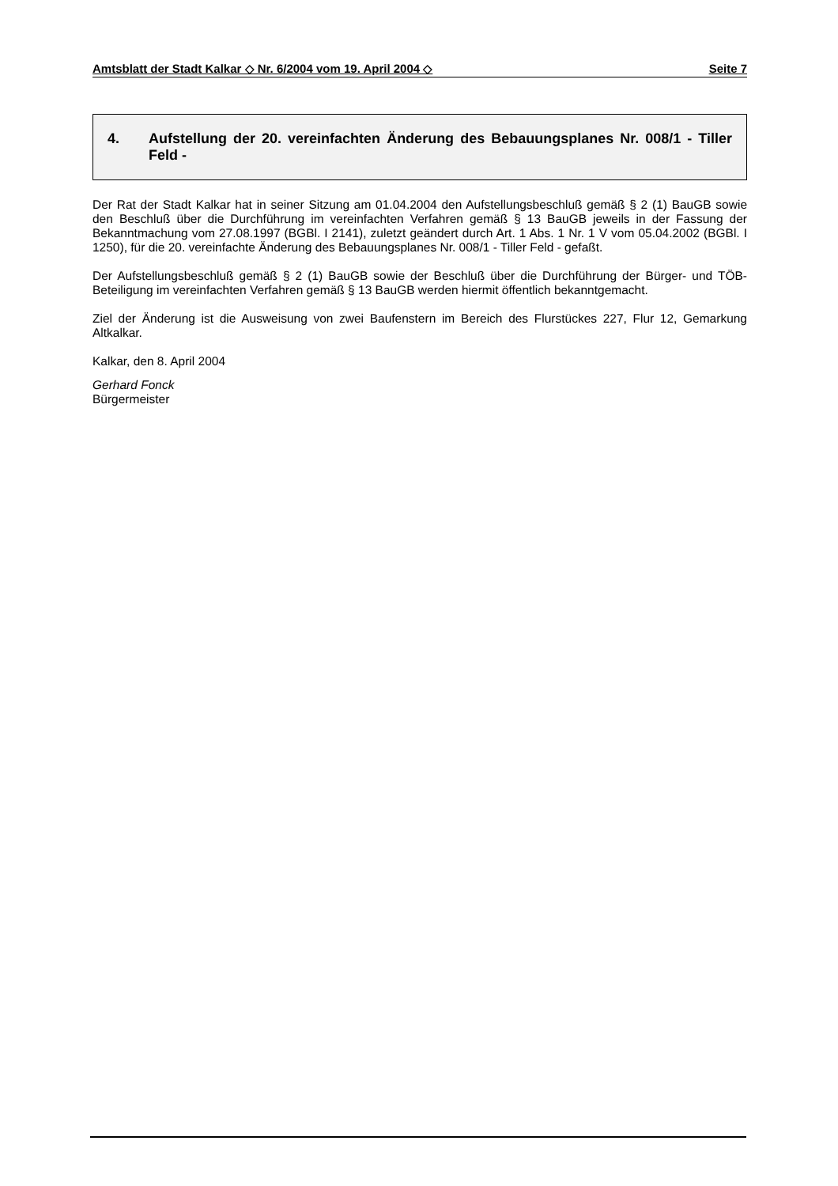Amtsblatt der Stadt Kalkar ◇ Nr. 6/2004 vom 19. April 2004 ◇ Seite 7
4. Aufstellung der 20. vereinfachten Änderung des Bebauungsplanes Nr. 008/1 - Tiller Feld -
Der Rat der Stadt Kalkar hat in seiner Sitzung am 01.04.2004 den Aufstellungsbeschluß gemäß § 2 (1) BauGB sowie den Beschluß über die Durchführung im vereinfachten Verfahren gemäß § 13 BauGB jeweils in der Fassung der Bekanntmachung vom 27.08.1997 (BGBl. I 2141), zuletzt geändert durch Art. 1 Abs. 1 Nr. 1 V vom 05.04.2002 (BGBl. I 1250), für die 20. vereinfachte Änderung des Bebauungsplanes Nr. 008/1 - Tiller Feld - gefaßt.
Der Aufstellungsbeschluß gemäß § 2 (1) BauGB sowie der Beschluß über die Durchführung der Bürger- und TÖB-Beteiligung im vereinfachten Verfahren gemäß § 13 BauGB werden hiermit öffentlich bekanntgemacht.
Ziel der Änderung ist die Ausweisung von zwei Baufenstern im Bereich des Flurstückes 227, Flur 12, Gemarkung Altkalkar.
Kalkar, den 8. April 2004
Gerhard Fonck
Bürgermeister